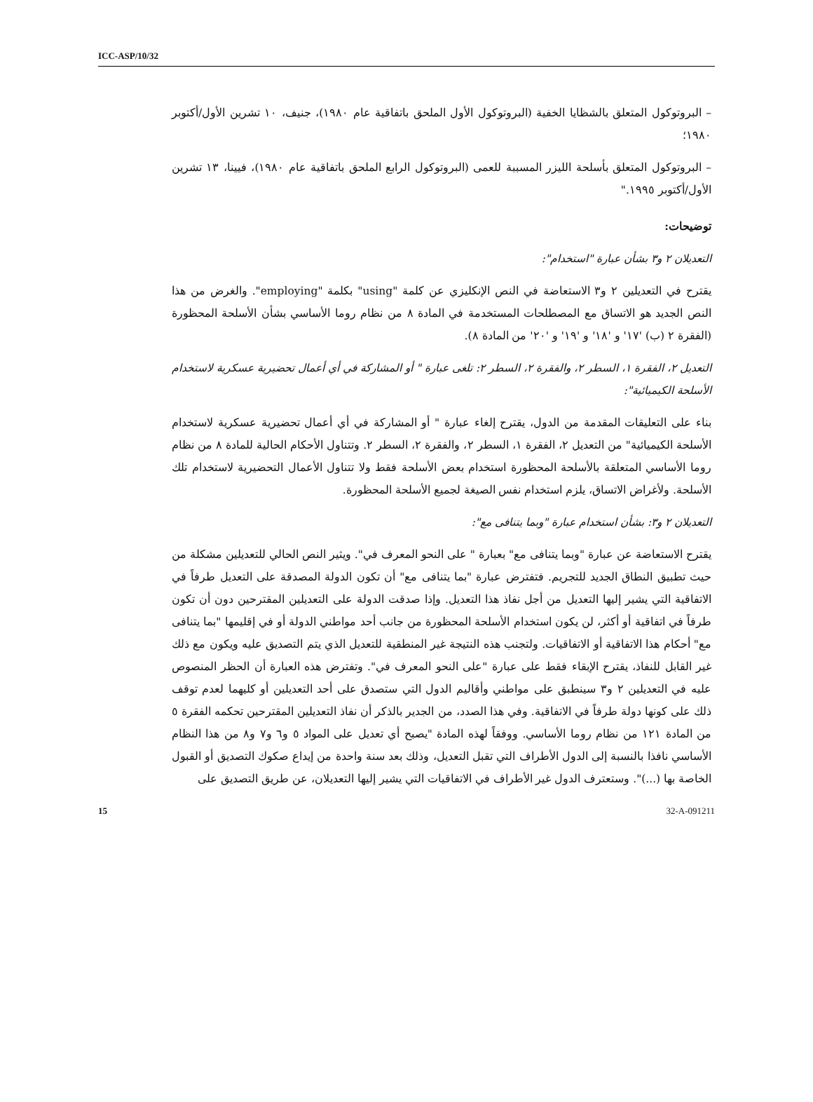ICC-ASP/10/32
– البروتوكول المتعلق بالشظايا الخفية (البروتوكول الأول الملحق باتفاقية عام ١٩٨٠)، جنيف، ١٠ تشرين الأول/أكتوبر ١٩٨٠؛
– البروتوكول المتعلق بأسلحة الليزر المسببة للعمى (البروتوكول الرابع الملحق باتفاقية عام ١٩٨٠)، فيينا، ١٣ تشرين الأول/أكتوبر ١٩٩٥."
توضيحات:
التعديلان ٢ و٣ بشأن عبارة "استخدام":
يقترح في التعديلين ٢ و٣ الاستعاضة في النص الإنكليزي عن كلمة "using" بكلمة "employing". والغرض من هذا النص الجديد هو الاتساق مع المصطلحات المستخدمة في المادة ٨ من نظام روما الأساسي بشأن الأسلحة المحظورة (الفقرة ٢ (ب) '١٧' و '١٨' و '١٩' و '٢٠' من المادة ٨).
التعديل ٢، الفقرة ١، السطر ٢، والفقرة ٢، السطر ٢: تلغى عبارة " أو المشاركة في أي أعمال تحضيرية عسكرية لاستخدام الأسلحة الكيميائية":
بناء على التعليقات المقدمة من الدول، يقترح إلغاء عبارة " أو المشاركة في أي أعمال تحضيرية عسكرية لاستخدام الأسلحة الكيميائية" من التعديل ٢، الفقرة ١، السطر ٢، والفقرة ٢، السطر ٢. وتتناول الأحكام الحالية للمادة ٨ من نظام روما الأساسي المتعلقة بالأسلحة المحظورة استخدام بعض الأسلحة فقط ولا تتناول الأعمال التحضيرية لاستخدام تلك الأسلحة. ولأغراض الاتساق، يلزم استخدام نفس الصيغة لجميع الأسلحة المحظورة.
التعديلان ٢ و٣: بشأن استخدام عبارة "وبما يتنافى مع":
يقترح الاستعاضة عن عبارة "وبما يتنافى مع" بعبارة " على النحو المعرف في". ويثير النص الحالي للتعديلين مشكلة من حيث تطبيق النطاق الجديد للتجريم. فتفترض عبارة "بما يتنافى مع" أن تكون الدولة المصدقة على التعديل طرفاً في الاتفاقية التي يشير إليها التعديل من أجل نفاذ هذا التعديل. وإذا صدقت الدولة على التعديلين المقترحين دون أن تكون طرفاً في اتفاقية أو أكثر، لن يكون استخدام الأسلحة المحظورة من جانب أحد مواطني الدولة أو في إقليمها "بما يتنافى مع" أحكام هذا الاتفاقية أو الاتفاقيات. ولتجنب هذه النتيجة غير المنطقية للتعديل الذي يتم التصديق عليه ويكون مع ذلك غير القابل للنفاذ، يقترح الإبقاء فقط على عبارة "على النحو المعرف في". وتفترض هذه العبارة أن الحظر المنصوص عليه في التعديلين ٢ و٣ سينطبق على مواطني وأقاليم الدول التي ستصدق على أحد التعديلين أو كليهما لعدم توقف ذلك على كونها دولة طرفاً في الاتفاقية. وفي هذا الصدد، من الجدير بالذكر أن نفاذ التعديلين المقترحين تحكمه الفقرة ٥ من المادة ١٢١ من نظام روما الأساسي. ووفقاً لهذه المادة "يصبح أي تعديل على المواد ٥ و٦ و٧ و٨ من هذا النظام الأساسي نافذا بالنسبة إلى الدول الأطراف التي تقبل التعديل، وذلك بعد سنة واحدة من إيداع صكوك التصديق أو القبول الخاصة بها (...)". وستعترف الدول غير الأطراف في الاتفاقيات التي يشير إليها التعديلان، عن طريق التصديق على
15 32-A-091211